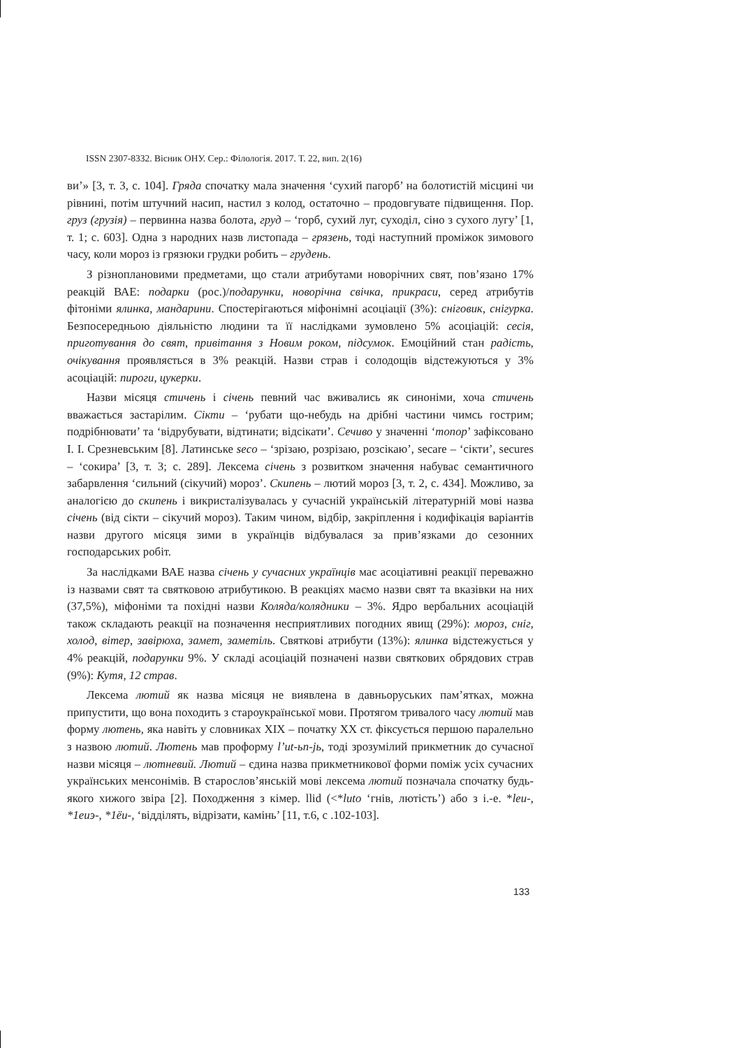ISSN 2307-8332. Вісник ОНУ. Сер.: Філологія. 2017. Т. 22, вип. 2(16)
ви’» [3, т. 3, с. 104]. Гряда спочатку мала значення ‘сухий пагорб’ на болотистій місцині чи рівнині, потім штучний насип, настил з колод, остаточно – продовгувате підвищення. Пор. груз (грузія) – первинна назва болота, груд – ‘горб, сухий луг, суходіл, сіно з сухого лугу’ [1, т. 1; с. 603]. Одна з народних назв листопада – грязень, тоді наступний проміжок зимового часу, коли мороз із грязюки грудки робить – грудень.
З різноплановими предметами, що стали атрибутами новорічних свят, пов’язано 17% реакцій ВАЕ: подарки (рос.)/подарунки, новорічна свічка, прикраси, серед атрибутів фітоніми ялинка, мандарини. Спостерігаються міфонімні асоціації (3%): сніговик, снігурка. Безпосередньою діяльністю людини та її наслідками зумовлено 5% асоціацій: сесія, приготування до свят, привітання з Новим роком, підсумок. Емоційний стан радість, очікування проявляється в 3% реакцій. Назви страв і солодощів відстежуються у 3% асоціацій: пироги, цукерки.
Назви місяця стичень і січень певний час вживались як синоніми, хоча стичень вважається застарілим. Сікти – ‘рубати що-небудь на дрібні частини чимсь гострим; подрібнювати’ та ‘відрубувати, відтинати; відсікати’. Сечиво у значенні ‘топор’ зафіксовано І. І. Срезневським [8]. Латинське seco – ‘зрізаю, розрізаю, розсікаю’, secare – ‘сікти’, secures – ‘сокира’ [3, т. 3; с. 289]. Лексема січень з розвитком значення набуває семантичного забарвлення ‘сильний (сікучий) мороз’. Скипень – лютий мороз [3, т. 2, с. 434]. Можливо, за аналогією до скипень і викристалізувалась у сучасній українській літературній мові назва січень (від сікти – сікучий мороз). Таким чином, відбір, закріплення і кодифікація варіантів назви другого місяця зими в українців відбувалася за прив’язками до сезонних господарських робіт.
За наслідками ВАЕ назва січень у сучасних українців має асоціативні реакції переважно із назвами свят та святковою атрибутикою. В реакціях маємо назви свят та вказівки на них (37,5%), міфоніми та похідні назви Коляда/колядники – 3%. Ядро вербальних асоціацій також складають реакції на позначення несприятливих погодних явищ (29%): мороз, сніг, холод, вітер, завірюха, замет, заметіль. Святкові атрибути (13%): ялинка відстежується у 4% реакцій, подарунки 9%. У складі асоціацій позначені назви святкових обрядових страв (9%): Кутя, 12 страв.
Лексема лютий як назва місяця не виявлена в давньоруських пам’ятках, можна припустити, що вона походить з староукраїнської мови. Протягом тривалого часу лютий мав форму лютень, яка навіть у словниках XIX – початку XX ст. фіксується першою паралельно з назвою лютий. Лютень мав проформу l’ut-ьn-jь, тоді зрозумілий прикметник до сучасної назви місяця – лютневий. Лютий – єдина назва прикметникової форми поміж усіх сучасних українських менсонімів. В старослов’янській мові лексема лютий позначала спочатку будь-якого хижого звіра [2]. Походження з кімер. llid (<*luto ‘гнів, лютість’) або з і.-е. *leu-, *1euэ-, *1ёu-, ‘відділять, відрізати, камінь’ [11, т.6, с .102-103].
133